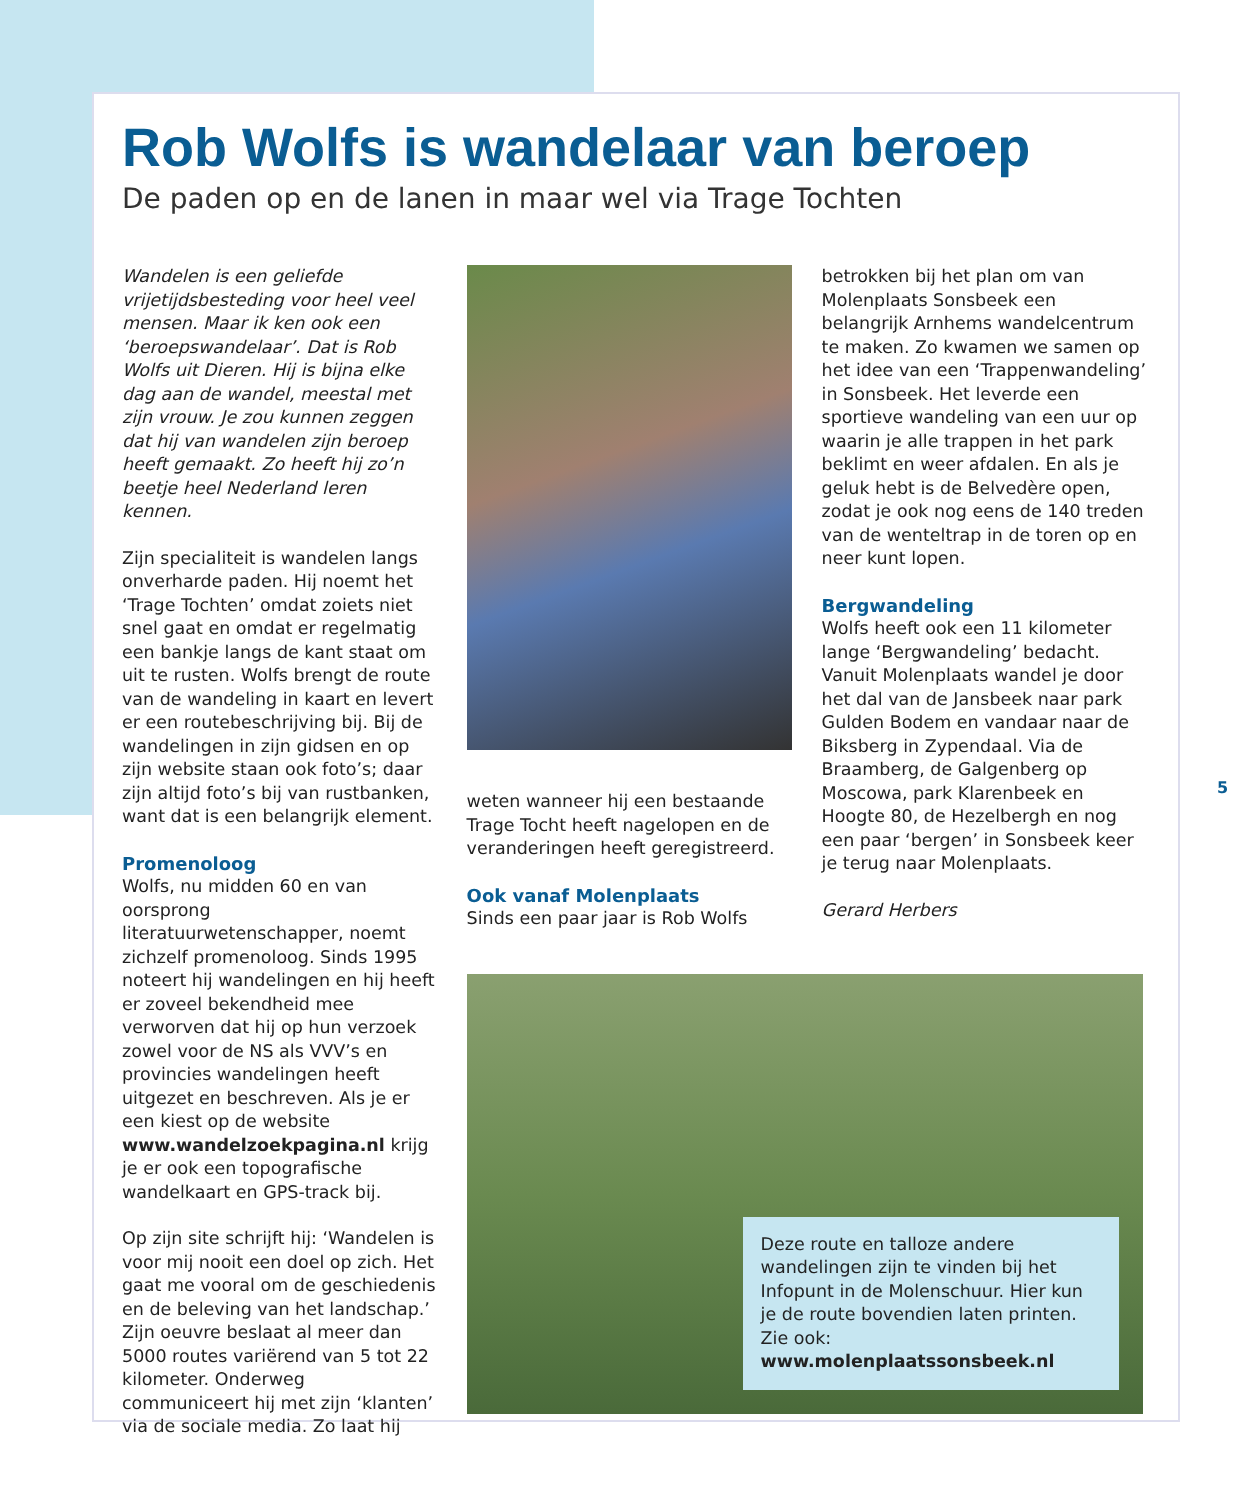Rob Wolfs is wandelaar van beroep
De paden op en de lanen in maar wel via Trage Tochten
Wandelen is een geliefde vrijetijdsbesteding voor heel veel mensen. Maar ik ken ook een ‘beroepswandelaar’. Dat is Rob Wolfs uit Dieren. Hij is bijna elke dag aan de wandel, meestal met zijn vrouw. Je zou kunnen zeggen dat hij van wandelen zijn beroep heeft gemaakt. Zo heeft hij zo’n beetje heel Nederland leren kennen.
Zijn specialiteit is wandelen langs onverharde paden. Hij noemt het ‘Trage Tochten’ omdat zoiets niet snel gaat en omdat er regelmatig een bankje langs de kant staat om uit te rusten. Wolfs brengt de route van de wandeling in kaart en levert er een routebeschrijving bij. Bij de wandelingen in zijn gidsen en op zijn website staan ook foto’s; daar zijn altijd foto’s bij van rustbanken, want dat is een belangrijk element.
Promenoloog
Wolfs, nu midden 60 en van oorsprong literatuurwetenschapper, noemt zichzelf promenoloog. Sinds 1995 noteert hij wandelingen en hij heeft er zoveel bekendheid mee verworven dat hij op hun verzoek zowel voor de NS als VVV’s en provincies wandelingen heeft uitgezet en beschreven. Als je er een kiest op de website www.wandelzoekpagina.nl krijg je er ook een topografische wandelkaart en GPS-track bij.
Op zijn site schrijft hij: ‘Wandelen is voor mij nooit een doel op zich. Het gaat me vooral om de geschiedenis en de beleving van het landschap.’ Zijn oeuvre beslaat al meer dan 5000 routes variërend van 5 tot 22 kilometer. Onderweg communiceert hij met zijn ‘klanten’ via de sociale media. Zo laat hij
weten wanneer hij een bestaande Trage Tocht heeft nagelopen en de veranderingen heeft geregistreerd.
Ook vanaf Molenplaats
Sinds een paar jaar is Rob Wolfs
betrokken bij het plan om van Molenplaats Sonsbeek een belangrijk Arnhems wandelcentrum te maken. Zo kwamen we samen op het idee van een ‘Trappenwandeling’ in Sonsbeek. Het leverde een sportieve wandeling van een uur op waarin je alle trappen in het park beklimt en weer afdalen. En als je geluk hebt is de Belvedère open, zodat je ook nog eens de 140 treden van de wenteltrap in de toren op en neer kunt lopen.
Bergwandeling
Wolfs heeft ook een 11 kilometer lange ‘Bergwandeling’ bedacht. Vanuit Molenplaats wandel je door het dal van de Jansbeek naar park Gulden Bodem en vandaar naar de Biksberg in Zypendaal. Via de Braamberg, de Galgenberg op Moscowa, park Klarenbeek en Hoogte 80, de Hezelbergh en nog een paar ‘bergen’ in Sonsbeek keer je terug naar Molenplaats.
Gerard Herbers
Deze route en talloze andere wandelingen zijn te vinden bij het Infopunt in de Molenschuur. Hier kun je de route bovendien laten printen. Zie ook: www.molenplaatssonsbeek.nl
5